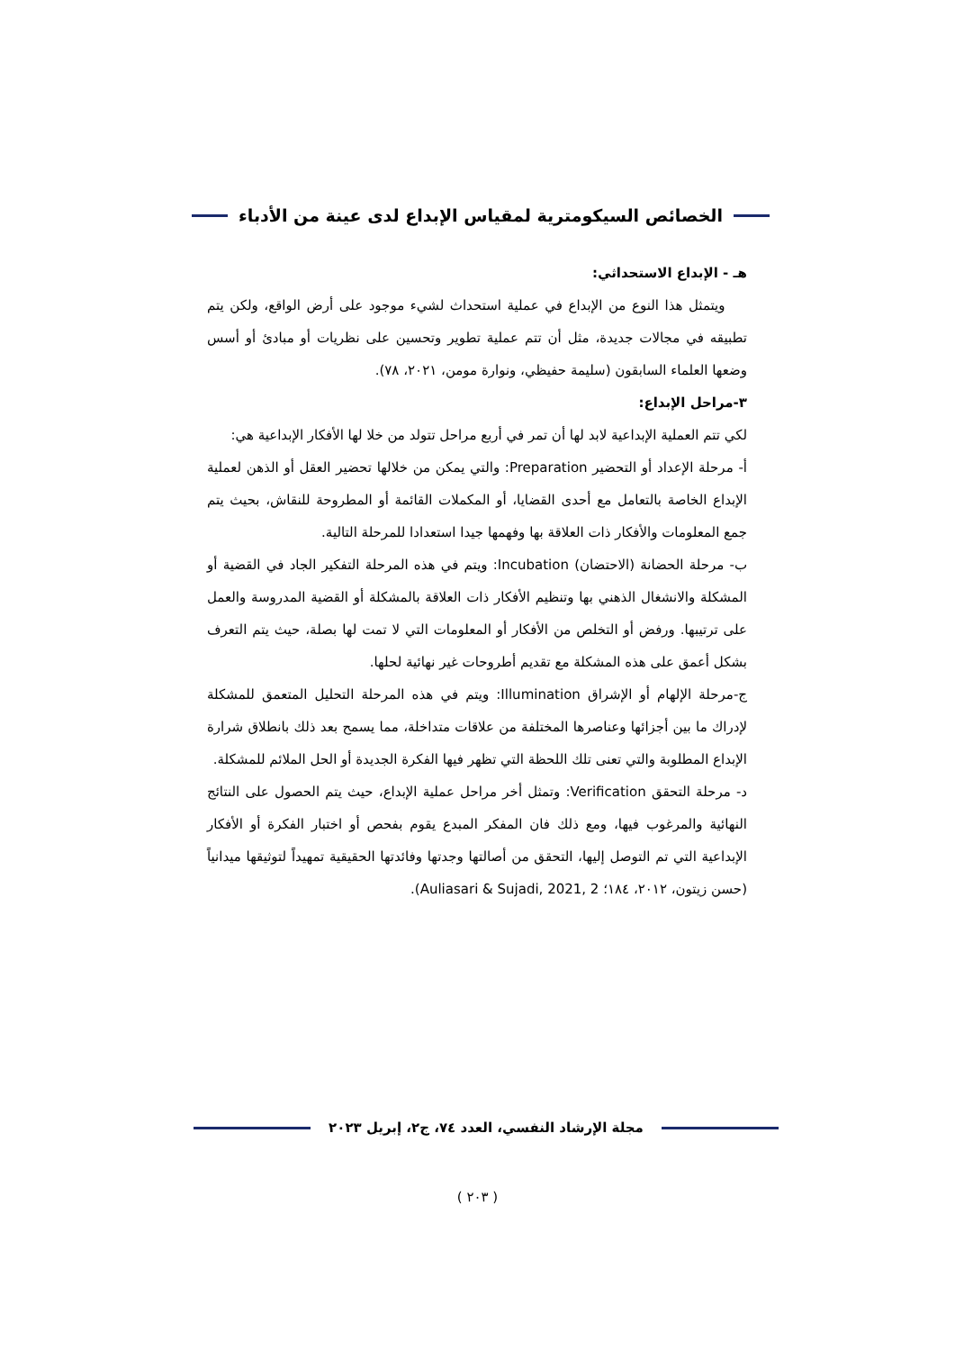الخصائص السيكومترية لمقياس الإبداع لدى عينة من الأدباء
هـ - الإبداع الاستحداثي:
ويتمثل هذا النوع من الإبداع في عملية استحداث لشيء موجود على أرض الواقع، ولكن يتم تطبيقه في مجالات جديدة، مثل أن تتم عملية تطوير وتحسين على نظريات أو مبادئ أو أسس وضعها العلماء السابقون (سليمة حفيظي، ونوارة مومن، ٢٠٢١، ٧٨).
٣-مراحل الإبداع:
لكي تتم العملية الإبداعية لابد لها أن تمر في أربع مراحل تتولد من خلا لها الأفكار الإبداعية هي:
أ- مرحلة الإعداد أو التحضير Preparation: والتي يمكن من خلالها تحضير العقل أو الذهن لعملية الإبداع الخاصة بالتعامل مع أحدى القضايا، أو المكملات القائمة أو المطروحة للنقاش، بحيث يتم جمع المعلومات والأفكار ذات العلاقة بها وفهمها جيدا استعدادا للمرحلة التالية.
ب- مرحلة الحضانة (الاحتضان) Incubation: ويتم في هذه المرحلة التفكير الجاد في القضية أو المشكلة والانشغال الذهني بها وتنظيم الأفكار ذات العلاقة بالمشكلة أو القضية المدروسة والعمل على ترتيبها. ورفض أو التخلص من الأفكار أو المعلومات التي لا تمت لها بصلة، حيث يتم التعرف بشكل أعمق على هذه المشكلة مع تقديم أطروحات غير نهائية لحلها.
ج-مرحلة الإلهام أو الإشراق Illumination: ويتم في هذه المرحلة التحليل المتعمق للمشكلة لإدراك ما بين أجزائها وعناصرها المختلفة من علاقات متداخلة، مما يسمح بعد ذلك بانطلاق شرارة الإبداع المطلوبة والتي تعنى تلك اللحظة التي تظهر فيها الفكرة الجديدة أو الحل الملائم للمشكلة.
د- مرحلة التحقق Verification: وتمثل أخر مراحل عملية الإبداع، حيث يتم الحصول على النتائج النهائية والمرغوب فيها، ومع ذلك فان المفكر المبدع يقوم بفحص أو اختبار الفكرة أو الأفكار الإبداعية التي تم التوصل إليها، التحقق من أصالتها وجدتها وفائدتها الحقيقية تمهيداً لتوثيقها ميدانياً (حسن زيتون، ٢٠١٢، ١٨٤؛ Auliasari & Sujadi, 2021, 2).
مجلة الإرشاد النفسي، العدد ٧٤، ج٢، إبريل ٢٠٢٣
( ٢٠٣ )